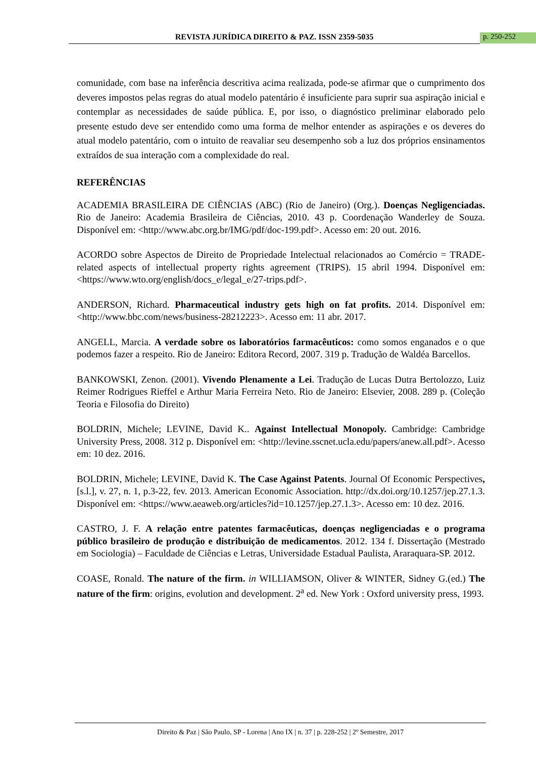REVISTA JURÍDICA DIREITO & PAZ. ISSN 2359-5035 p. 250-252
comunidade, com base na inferência descritiva acima realizada, pode-se afirmar que o cumprimento dos deveres impostos pelas regras do atual modelo patentário é insuficiente para suprir sua aspiração inicial e contemplar as necessidades de saúde pública. E, por isso, o diagnóstico preliminar elaborado pelo presente estudo deve ser entendido como uma forma de melhor entender as aspirações e os deveres do atual modelo patentário, com o intuito de reavaliar seu desempenho sob a luz dos próprios ensinamentos extraídos de sua interação com a complexidade do real.
REFERÊNCIAS
ACADEMIA BRASILEIRA DE CIÊNCIAS (ABC) (Rio de Janeiro) (Org.). Doenças Negligenciadas. Rio de Janeiro: Academia Brasileira de Ciências, 2010. 43 p. Coordenação Wanderley de Souza. Disponível em: <http://www.abc.org.br/IMG/pdf/doc-199.pdf>. Acesso em: 20 out. 2016.
ACORDO sobre Aspectos de Direito de Propriedade Intelectual relacionados ao Comércio = TRADE-related aspects of intellectual property rights agreement (TRIPS). 15 abril 1994. Disponível em: <https://www.wto.org/english/docs_e/legal_e/27-trips.pdf>.
ANDERSON, Richard. Pharmaceutical industry gets high on fat profits. 2014. Disponível em: <http://www.bbc.com/news/business-28212223>. Acesso em: 11 abr. 2017.
ANGELL, Marcia. A verdade sobre os laboratórios farmacêuticos: como somos enganados e o que podemos fazer a respeito. Rio de Janeiro: Editora Record, 2007. 319 p. Tradução de Waldéa Barcellos.
BANKOWSKI, Zenon. (2001). Vivendo Plenamente a Lei. Tradução de Lucas Dutra Bertolozzo, Luiz Reimer Rodrigues Rieffel e Arthur Maria Ferreira Neto. Rio de Janeiro: Elsevier, 2008. 289 p. (Coleção Teoria e Filosofia do Direito)
BOLDRIN, Michele; LEVINE, David K.. Against Intellectual Monopoly. Cambridge: Cambridge University Press, 2008. 312 p. Disponível em: <http://levine.sscnet.ucla.edu/papers/anew.all.pdf>. Acesso em: 10 dez. 2016.
BOLDRIN, Michele; LEVINE, David K. The Case Against Patents. Journal Of Economic Perspectives, [s.l.], v. 27, n. 1, p.3-22, fev. 2013. American Economic Association. http://dx.doi.org/10.1257/jep.27.1.3. Disponível em: <https://www.aeaweb.org/articles?id=10.1257/jep.27.1.3>. Acesso em: 10 dez. 2016.
CASTRO, J. F. A relação entre patentes farmacêuticas, doenças negligenciadas e o programa público brasileiro de produção e distribuição de medicamentos. 2012. 134 f. Dissertação (Mestrado em Sociologia) – Faculdade de Ciências e Letras, Universidade Estadual Paulista, Araraquara-SP. 2012.
COASE, Ronald. The nature of the firm. in WILLIAMSON, Oliver & WINTER, Sidney G.(ed.) The nature of the firm: origins, evolution and development. 2<sup>a</sup> ed. New York : Oxford university press, 1993.
Direito & Paz | São Paulo, SP - Lorena | Ano IX | n. 37 | p. 228-252 | 2º Semestre, 2017